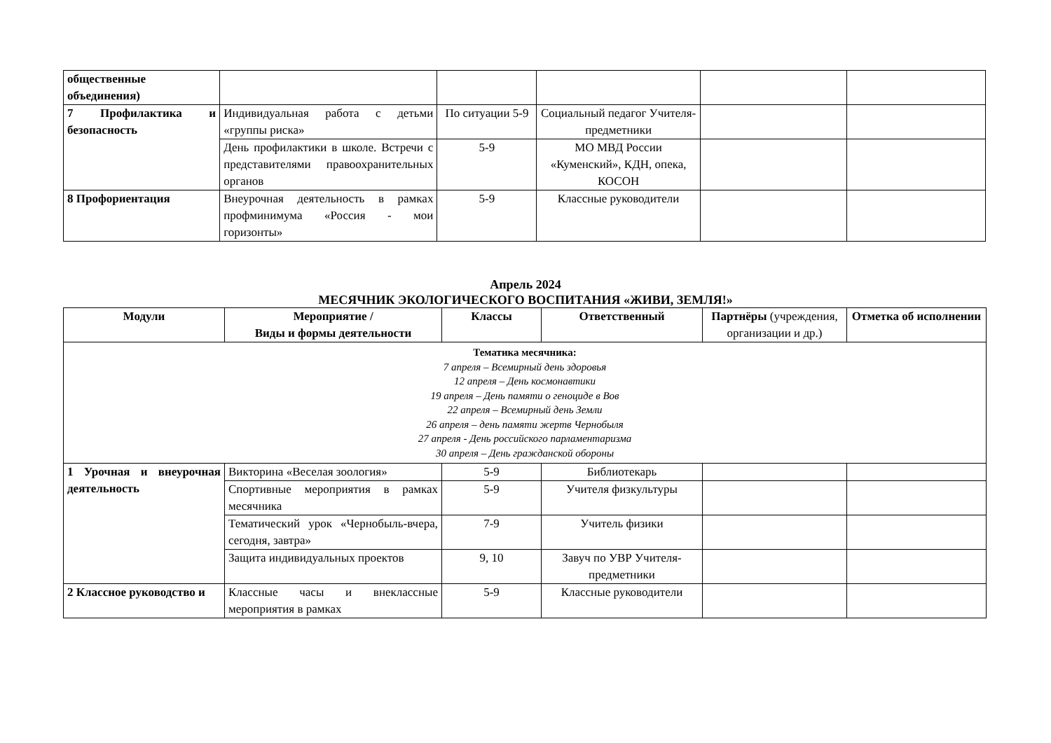| общественные объединения) | | | | | |
| 7 Профилактика и безопасность | Индивидуальная работа с детьми «группы риска» | По ситуации 5-9 | Социальный педагог Учителя-предметники | | |
| | День профилактики в школе. Встречи с представителями правоохранительных органов | 5-9 | МО МВД России «Куменский», КДН, опека, КОСОН | | |
| 8 Профориентация | Внеурочная деятельность в рамках профминимума «Россия - мои горизонты» | 5-9 | Классные руководители | | |
Апрель 2024
МЕСЯЧНИК ЭКОЛОГИЧЕСКОГО ВОСПИТАНИЯ «ЖИВИ, ЗЕМЛЯ!»
| Модули | Мероприятие / Виды и формы деятельности | Классы | Ответственный | Партнёры (учреждения, организации и др.) | Отметка об исполнении |
| --- | --- | --- | --- | --- | --- |
| Тематика месячника: 7 апреля – Всемирный день здоровья 12 апреля – День космонавтики 19 апреля – День памяти о геноциде в Вов 22 апреля – Всемирный день Земли 26 апреля – день памяти жертв Чернобыля 27 апреля - День российского парламентаризма 30 апреля – День гражданской обороны | | | | | |
| 1 Урочная и внеурочная деятельность | Викторина «Веселая зоология» | 5-9 | Библиотекарь | | |
| | Спортивные мероприятия в рамках месячника | 5-9 | Учителя физкультуры | | |
| | Тематический урок «Чернобыль-вчера, сегодня, завтра» | 7-9 | Учитель физики | | |
| | Защита индивидуальных проектов | 9, 10 | Завуч по УВР Учителя-предметники | | |
| 2 Классное руководство и | Классные часы и внеклассные мероприятия в рамках | 5-9 | Классные руководители | | |